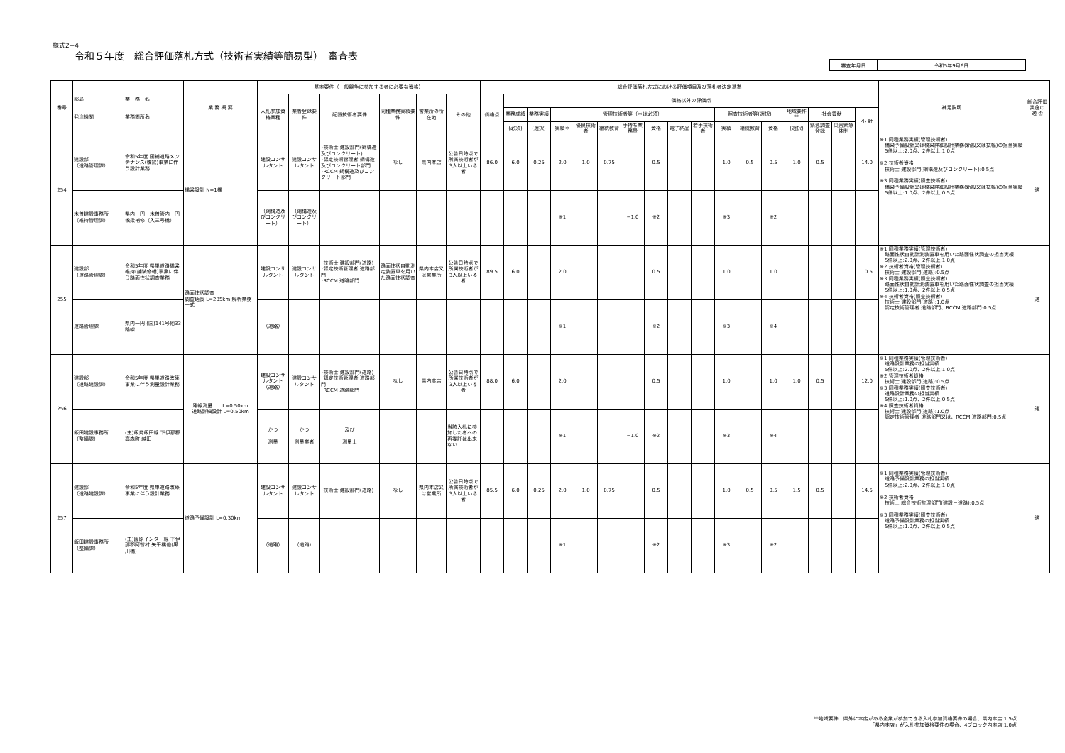様式2−4
令和５年度　総合評価落札方式（技術者実績等簡易型）　審査表
| 審査年月日 | 令和5年9月6日 |
| 番号 | 部局 発注機関 | 業 務 名 業務箇所名 | 業 務 概 要 | 基本要件（一般競争に参加する者に必要な資格） | | | | | | 総合評価落札方式における評価項目及び落札者決定基準 | | | | | | | | | | | | | | | | | 補足説明 | 総合評価 実施の 適 否 |
| --- | --- | --- | --- | --- | --- | --- | --- | --- | --- | --- | --- | --- | --- | --- | --- | --- | --- | --- | --- | --- | --- | --- | --- | --- | --- | --- | --- | --- |
| | | | | 入札参加資格業種 | 業者登録要件 | 配置技術者要件 | 同種業務実績要件 | 営業所の所在地 | その他 | 価格点 | 価格以外の評価点 | | | | | | | | | | | | | | | | | |
| | | | | | | | | | | | 業務成績 | 業務実績 | 管理技術者等（＊は必須） | | | | | | | 照査技術者等(選択) | | | 地域要件** | 社会貢献 | | 小 計 | | |
| | | | | | | | | | | | (必須) | (選択) | 実績＊ | 優良技術者 | 継続教育 | 手持ち業務量 | 資格 | 電子納品 | 若手技術者 | 実績 | 継続教育 | 資格 | (選択) | 緊急調査登録 | 災害緊急体制 | | | |
| 254 | 建設部 （道路管理課） | 令和5年度 国補道路メンテナンス(橋梁)事業に伴う設計業務 | 橋梁設計 N=1橋 | 建設コンサルタント | 建設コンサルタント | ･技術士 建設部門(鋼構造及びコンクリート) ･認定技術管理者 鋼構造及びコンクリート部門 ･RCCM 鋼構造及びコンクリート部門 | なし | 県内本店 | 公告日時点で所属技術者が3人以上いる者 | 86.0 | 6.0 | 0.25 | 2.0 | 1.0 | 0.75 | | 0.5 | | | 1.0 | 0.5 | 0.5 | 1.0 | 0.5 | | 14.0 | ※1:同種業務実績(管理技術者) 橋梁予備設計又は橋梁詳細設計業務(新設又は拡幅)の担当実績 5件以上:2.0点、2件以上:1.0点 ※2:技術者資格 技術士 建設部門(鋼構造及びコンクリート):0.5点 ※3:同種業務実績(照査技術者) 橋梁予備設計又は橋梁詳細設計業務(新設又は拡幅)の担当実績 5件以上:1.0点、2件以上:0.5点 | 適 |
| | 木曽建設事務所 （維持管理課） | 県内一円 木曽管内一円 橋梁補修（入三号橋） | | （鋼構造及びコンクリート） | （鋼構造及びコンクリート） | | | | | | | | ※1 | | | −1.0 | ※2 | | | ※3 | | ※2 | | | | | | |
| 255 | 建設部 （道路管理課） | 令和5年度 県単道路橋梁維持(舗装修繕)事業に伴う路面性状調査業務 | 路面性状調査 調査延長 L=285km 解析業務 一式 | 建設コンサルタント | 建設コンサルタント | ･技術士 建設部門(道路) ･認定技術管理者 道路部門 ･RCCM 道路部門 | 路面性状自動測定装置車を用いた路面性状調査 | 県内本店又は営業所 | 公告日時点で所属技術者が3人以上いる者 | 89.5 | 6.0 | | 2.0 | | | | 0.5 | | | 1.0 | | 1.0 | | | | 10.5 | ※1:同種業務実績(管理技術者) 路面性状自動計測装置車を用いた路面性状調査の担当実績 5件以上:2.0点、2件以上:1.0点 ※2:技術者資格(管理技術者) 技術士 建設部門(道路):0.5点 ※3:同種業務実績(照査技術者) 路面性状自動計測装置車を用いた路面性状調査の担当実績 5件以上:1.0点、2件以上:0.5点 ※4:技術者資格(照査技術者) 技術士 建設部門(道路):1.0点 認定技術管理者 道路部門、RCCM 道路部門:0.5点 | 適 |
| | 道路管理課 | 県内一円 (国)141号他33路線 | | （道路） | | | | | | | | | ※1 | | | | ※2 | | | ※3 | | ※4 | | | | | | |
| 256 | 建設部 （道路建設課） | 令和5年度 県単道路改築事業に伴う測量設計業務 | 路線測量 L=0.50km 道路詳細設計 L=0.50km | 建設コンサルタント（道路） | 建設コンサルタント | ･技術士 建設部門(道路) ･認定技術管理者 道路部門 ･RCCM 道路部門 | なし | 県内本店 | 公告日時点で所属技術者が3人以上いる者 | 88.0 | 6.0 | | 2.0 | | | | 0.5 | | | 1.0 | | 1.0 | 1.0 | 0.5 | | 12.0 | ※1:同種業務実績(管理技術者) 道路設計業務の担当実績 5件以上:2.0点、2件以上:1.0点 ※2:管理技術者資格 技術士 建設部門(道路):0.5点 ※3:同種業務実績(照査技術者) 道路設計業務の担当実績 5件以上:1.0点、2件以上:0.5点 ※4:照査技術者資格 技術士 建設部門(道路):1.0点 認定技術管理者 道路部門又は、RCCM 道路部門:0.5点 | 適 |
| | 飯田建設事務所 （整備課） | (主)飯島飯田線 下伊那郡高森町 越田 | | かつ 測量 | かつ 測量業者 | 及び 測量士 | | | 当該入札に参加した者への再委託は出来ない | | | | ※1 | | | −1.0 | ※2 | | | ※3 | | ※4 | | | | | | |
| 257 | 建設部 （道路建設課） | 令和5年度 県単道路改築事業に伴う設計業務 | 道路予備設計 L=0.30km | 建設コンサルタント | 建設コンサルタント | ･技術士 建設部門(道路) | なし | 県内本店又は営業所 | 公告日時点で所属技術者が3人以上いる者 | 85.5 | 6.0 | 0.25 | 2.0 | 1.0 | 0.75 | | 0.5 | | | 1.0 | 0.5 | 0.5 | 1.5 | 0.5 | | 14.5 | ※1:同種業務実績(管理技術者) 道路予備設計業務の担当実績 5件以上:2.0点、2件以上:1.0点 ※2:技術者資格 技術士 総合技術監理部門(建設－道路):0.5点 ※3:同種業務実績(照査技術者) 道路予備設計業務の担当実績 5件以上:1.0点、2件以上:0.5点 | 適 |
| | 飯田建設事務所 （整備課） | (主)園原インター線 下伊那郡阿智村 矢平橋他(黒川橋) | | （道路） | （道路） | | | | | | | | ※1 | | | | ※2 | | | ※3 | | ※2 | | | | | | |
**地域要件　県外に本店がある企業が参加できる入札参加資格要件の場合、県内本店:1.5点
「県内本店」が入札参加資格要件の場合、4ブロック内本店:1.0点